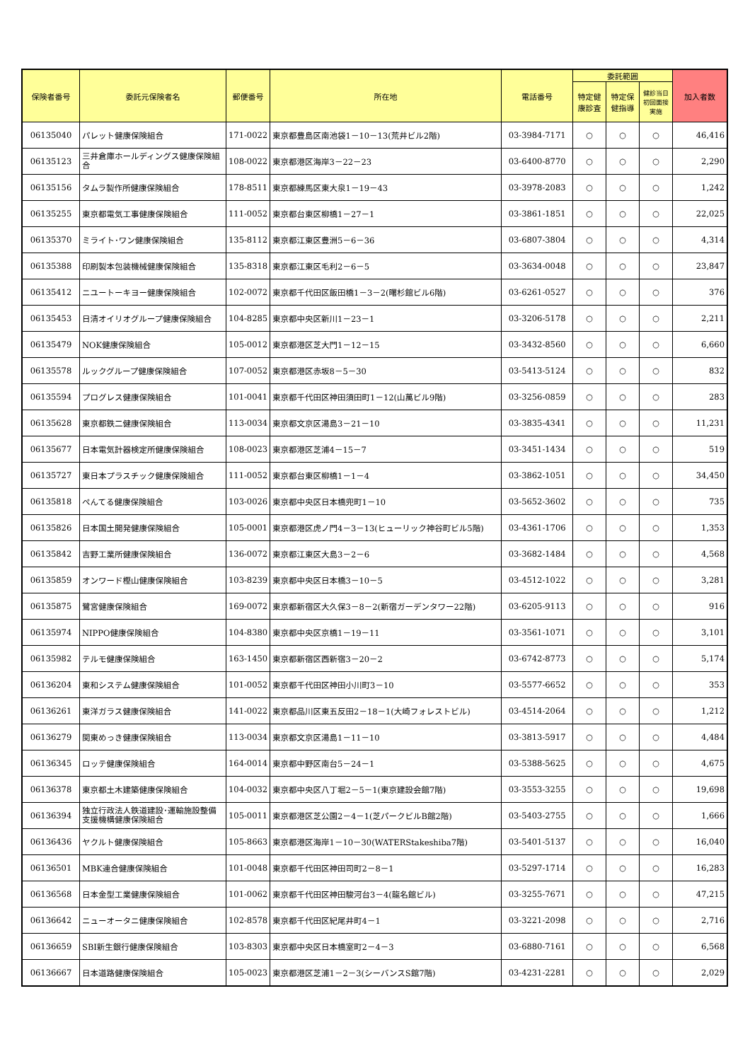| 保険者番号 | 委託元保険者名 | 郵便番号 | 所在地 | 電話番号 | 委託範囲 | | | 加入者数 |
| --- | --- | --- | --- | --- | --- | --- | --- | --- |
| | | | | | 特定健 康診査 | 特定保 健指導 | 健診当日 初回面接 実施 | |
| 06135040 | パレット健康保険組合 | 171-0022 | 東京都豊島区南池袋1－10－13(荒井ビル2階) | 03-3984-7171 | ○ | ○ | ○ | 46,416 |
| 06135123 | 三井倉庫ホールディングス健康保険組合 | 108-0022 | 東京都港区海岸3－22－23 | 03-6400-8770 | ○ | ○ | ○ | 2,290 |
| 06135156 | タムラ製作所健康保険組合 | 178-8511 | 東京都練馬区東大泉1－19－43 | 03-3978-2083 | ○ | ○ | ○ | 1,242 |
| 06135255 | 東京都電気工事健康保険組合 | 111-0052 | 東京都台東区柳橋1－27－1 | 03-3861-1851 | ○ | ○ | ○ | 22,025 |
| 06135370 | ミライト･ワン健康保険組合 | 135-8112 | 東京都江東区豊洲5－6－36 | 03-6807-3804 | ○ | ○ | ○ | 4,314 |
| 06135388 | 印刷製本包装機械健康保険組合 | 135-8318 | 東京都江東区毛利2－6－5 | 03-3634-0048 | ○ | ○ | ○ | 23,847 |
| 06135412 | ニユートーキヨー健康保険組合 | 102-0072 | 東京都千代田区飯田橋1－3－2(曙杉館ビル6階) | 03-6261-0527 | ○ | ○ | ○ | 376 |
| 06135453 | 日清オイリオグループ健康保険組合 | 104-8285 | 東京都中央区新川1－23－1 | 03-3206-5178 | ○ | ○ | ○ | 2,211 |
| 06135479 | NOK健康保険組合 | 105-0012 | 東京都港区芝大門1－12－15 | 03-3432-8560 | ○ | ○ | ○ | 6,660 |
| 06135578 | ルックグループ健康保険組合 | 107-0052 | 東京都港区赤坂8－5－30 | 03-5413-5124 | ○ | ○ | ○ | 832 |
| 06135594 | プログレス健康保険組合 | 101-0041 | 東京都千代田区神田須田町1－12(山萬ビル9階) | 03-3256-0859 | ○ | ○ | ○ | 283 |
| 06135628 | 東京都鉄二健康保険組合 | 113-0034 | 東京都文京区湯島3－21－10 | 03-3835-4341 | ○ | ○ | ○ | 11,231 |
| 06135677 | 日本電気計器検定所健康保険組合 | 108-0023 | 東京都港区芝浦4－15－7 | 03-3451-1434 | ○ | ○ | ○ | 519 |
| 06135727 | 東日本プラスチック健康保険組合 | 111-0052 | 東京都台東区柳橋1－1－4 | 03-3862-1051 | ○ | ○ | ○ | 34,450 |
| 06135818 | ぺんてる健康保険組合 | 103-0026 | 東京都中央区日本橋兜町1－10 | 03-5652-3602 | ○ | ○ | ○ | 735 |
| 06135826 | 日本国土開発健康保険組合 | 105-0001 | 東京都港区虎ノ門4－3－13(ヒューリック神谷町ビル5階) | 03-4361-1706 | ○ | ○ | ○ | 1,353 |
| 06135842 | 吉野工業所健康保険組合 | 136-0072 | 東京都江東区大島3－2－6 | 03-3682-1484 | ○ | ○ | ○ | 4,568 |
| 06135859 | オンワード樫山健康保険組合 | 103-8239 | 東京都中央区日本橋3－10－5 | 03-4512-1022 | ○ | ○ | ○ | 3,281 |
| 06135875 | 鷺宮健康保険組合 | 169-0072 | 東京都新宿区大久保3－8－2(新宿ガーデンタワー22階) | 03-6205-9113 | ○ | ○ | ○ | 916 |
| 06135974 | NIPPO健康保険組合 | 104-8380 | 東京都中央区京橋1－19－11 | 03-3561-1071 | ○ | ○ | ○ | 3,101 |
| 06135982 | テルモ健康保険組合 | 163-1450 | 東京都新宿区西新宿3－20－2 | 03-6742-8773 | ○ | ○ | ○ | 5,174 |
| 06136204 | 東和システム健康保険組合 | 101-0052 | 東京都千代田区神田小川町3－10 | 03-5577-6652 | ○ | ○ | ○ | 353 |
| 06136261 | 東洋ガラス健康保険組合 | 141-0022 | 東京都品川区東五反田2－18－1(大崎フォレストビル) | 03-4514-2064 | ○ | ○ | ○ | 1,212 |
| 06136279 | 関東めっき健康保険組合 | 113-0034 | 東京都文京区湯島1－11－10 | 03-3813-5917 | ○ | ○ | ○ | 4,484 |
| 06136345 | ロッテ健康保険組合 | 164-0014 | 東京都中野区南台5－24－1 | 03-5388-5625 | ○ | ○ | ○ | 4,675 |
| 06136378 | 東京都土木建築健康保険組合 | 104-0032 | 東京都中央区八丁堀2－5－1(東京建設会館7階) | 03-3553-3255 | ○ | ○ | ○ | 19,698 |
| 06136394 | 独立行政法人鉄道建設･運輸施設整備支援機構健康保険組合 | 105-0011 | 東京都港区芝公園2－4－1(芝パークビルB館2階) | 03-5403-2755 | ○ | ○ | ○ | 1,666 |
| 06136436 | ヤクルト健康保険組合 | 105-8663 | 東京都港区海岸1－10－30(WATERStakeshiba7階) | 03-5401-5137 | ○ | ○ | ○ | 16,040 |
| 06136501 | MBK連合健康保険組合 | 101-0048 | 東京都千代田区神田司町2－8－1 | 03-5297-1714 | ○ | ○ | ○ | 16,283 |
| 06136568 | 日本金型工業健康保険組合 | 101-0062 | 東京都千代田区神田駿河台3－4(龍名館ビル) | 03-3255-7671 | ○ | ○ | ○ | 47,215 |
| 06136642 | ニューオータニ健康保険組合 | 102-8578 | 東京都千代田区紀尾井町4－1 | 03-3221-2098 | ○ | ○ | ○ | 2,716 |
| 06136659 | SBI新生銀行健康保険組合 | 103-8303 | 東京都中央区日本橋室町2－4－3 | 03-6880-7161 | ○ | ○ | ○ | 6,568 |
| 06136667 | 日本道路健康保険組合 | 105-0023 | 東京都港区芝浦1－2－3(シーバンスS館7階) | 03-4231-2281 | ○ | ○ | ○ | 2,029 |